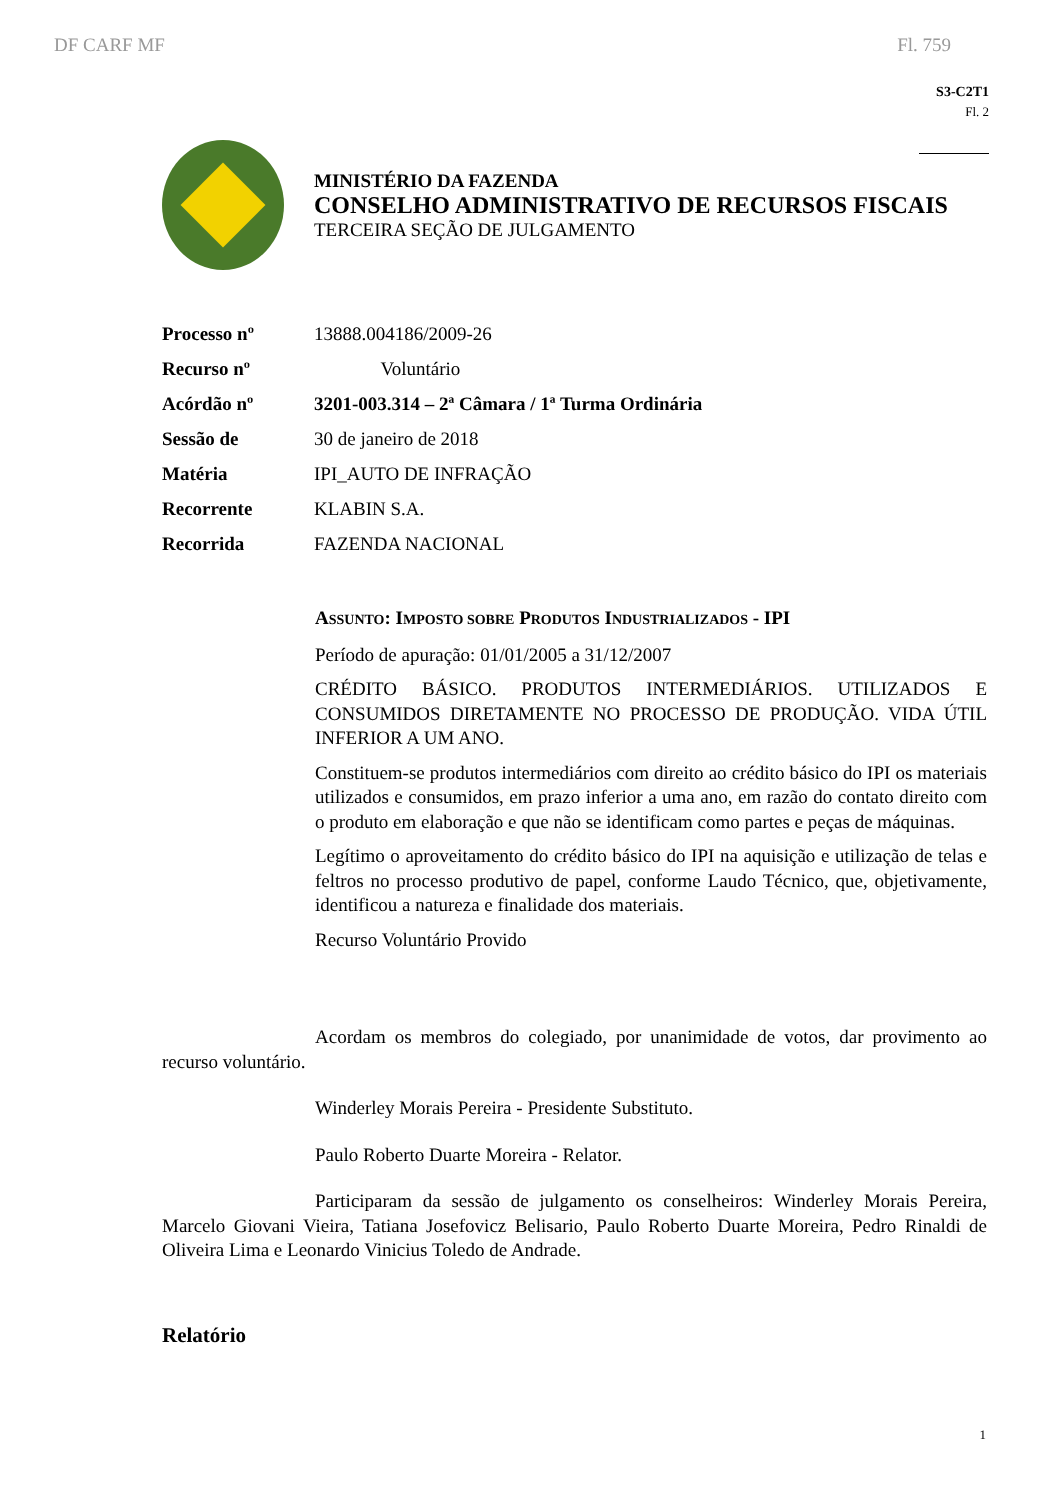DF CARF MF Fl. 759
S3-C2T1
Fl. 2
MINISTÉRIO DA FAZENDA
CONSELHO ADMINISTRATIVO DE RECURSOS FISCAIS
TERCEIRA SEÇÃO DE JULGAMENTO
| Processo nº | 13888.004186/2009-26 |
| Recurso nº | Voluntário |
| Acórdão nº | 3201-003.314 – 2ª Câmara / 1ª Turma Ordinária |
| Sessão de | 30 de janeiro de 2018 |
| Matéria | IPI_AUTO DE INFRAÇÃO |
| Recorrente | KLABIN S.A. |
| Recorrida | FAZENDA NACIONAL |
ASSUNTO: IMPOSTO SOBRE PRODUTOS INDUSTRIALIZADOS - IPI
Período de apuração: 01/01/2005 a 31/12/2007
CRÉDITO BÁSICO. PRODUTOS INTERMEDIÁRIOS. UTILIZADOS E CONSUMIDOS DIRETAMENTE NO PROCESSO DE PRODUÇÃO. VIDA ÚTIL INFERIOR A UM ANO.
Constituem-se produtos intermediários com direito ao crédito básico do IPI os materiais utilizados e consumidos, em prazo inferior a uma ano, em razão do contato direito com o produto em elaboração e que não se identificam como partes e peças de máquinas.
Legítimo o aproveitamento do crédito básico do IPI na aquisição e utilização de telas e feltros no processo produtivo de papel, conforme Laudo Técnico, que, objetivamente, identificou a natureza e finalidade dos materiais.
Recurso Voluntário Provido
Acordam os membros do colegiado, por unanimidade de votos, dar provimento ao recurso voluntário.
Winderley Morais Pereira - Presidente Substituto.
Paulo Roberto Duarte Moreira - Relator.
Participaram da sessão de julgamento os conselheiros: Winderley Morais Pereira, Marcelo Giovani Vieira, Tatiana Josefovicz Belisario, Paulo Roberto Duarte Moreira, Pedro Rinaldi de Oliveira Lima e Leonardo Vinicius Toledo de Andrade.
Relatório
1